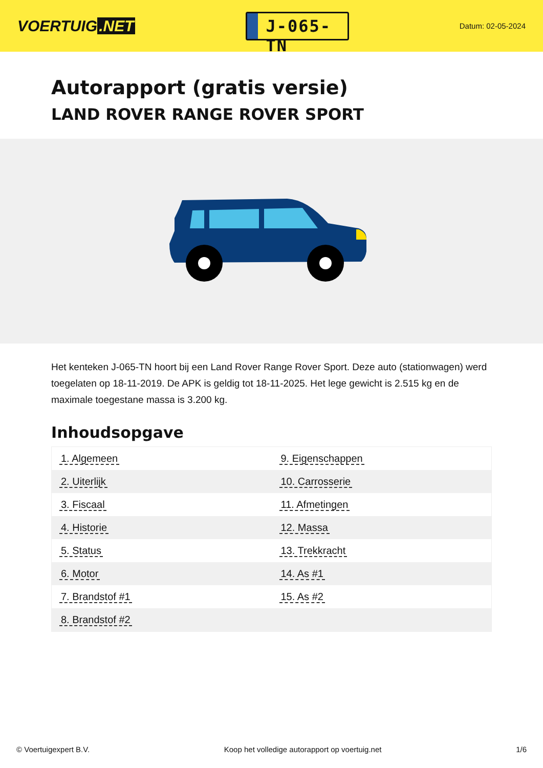VOERTUIG.NET
J-065-TN
Datum: 02-05-2024
Autorapport (gratis versie)
LAND ROVER RANGE ROVER SPORT
Het kenteken J-065-TN hoort bij een Land Rover Range Rover Sport. Deze auto (stationwagen) werd toegelaten op 18-11-2019. De APK is geldig tot 18-11-2025. Het lege gewicht is 2.515 kg en de maximale toegestane massa is 3.200 kg.
Inhoudsopgave
| 1. Algemeen | 9. Eigenschappen |
| 2. Uiterlijk | 10. Carrosserie |
| 3. Fiscaal | 11. Afmetingen |
| 4. Historie | 12. Massa |
| 5. Status | 13. Trekkracht |
| 6. Motor | 14. As #1 |
| 7. Brandstof #1 | 15. As #2 |
| 8. Brandstof #2 | |
© Voertuigexpert B.V. Koop het volledige autorapport op voertuig.net 1/6